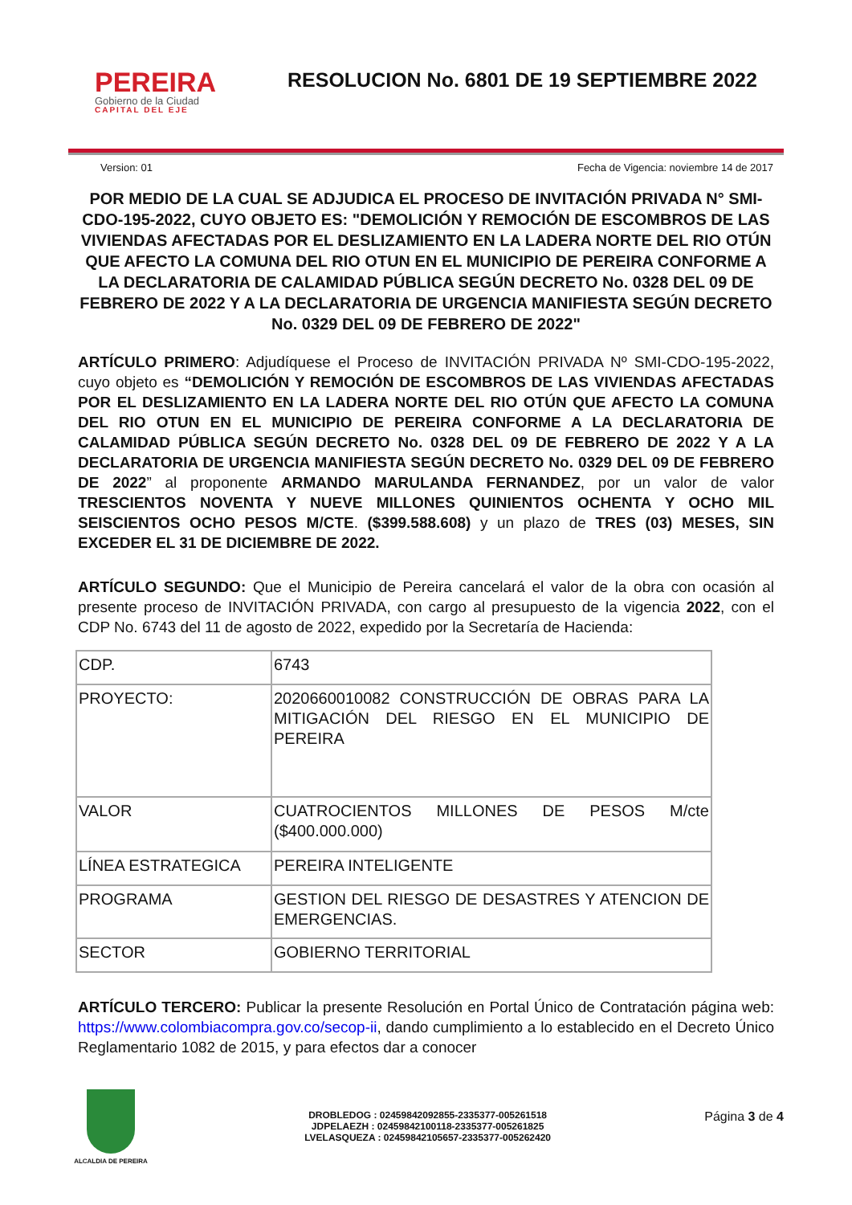PEREIRA
Gobierno de la Ciudad
CAPITAL DEL EJE
RESOLUCION No. 6801 DE 19 SEPTIEMBRE 2022
Version: 01 Fecha de Vigencia: noviembre 14 de 2017
POR MEDIO DE LA CUAL SE ADJUDICA EL PROCESO DE INVITACIÓN PRIVADA N° SMI- CDO-195-2022, CUYO OBJETO ES: "DEMOLICIÓN Y REMOCIÓN DE ESCOMBROS DE LAS VIVIENDAS AFECTADAS POR EL DESLIZAMIENTO EN LA LADERA NORTE DEL RIO OTÚN QUE AFECTO LA COMUNA DEL RIO OTUN EN EL MUNICIPIO DE PEREIRA CONFORME A LA DECLARATORIA DE CALAMIDAD PÚBLICA SEGÚN DECRETO No. 0328 DEL 09 DE FEBRERO DE 2022 Y A LA DECLARATORIA DE URGENCIA MANIFIESTA SEGÚN DECRETO No. 0329 DEL 09 DE FEBRERO DE 2022"
ARTÍCULO PRIMERO: Adjudíquese el Proceso de INVITACIÓN PRIVADA Nº SMI-CDO-195-2022, cuyo objeto es “DEMOLICIÓN Y REMOCIÓN DE ESCOMBROS DE LAS VIVIENDAS AFECTADAS POR EL DESLIZAMIENTO EN LA LADERA NORTE DEL RIO OTÚN QUE AFECTO LA COMUNA DEL RIO OTUN EN EL MUNICIPIO DE PEREIRA CONFORME A LA DECLARATORIA DE CALAMIDAD PÚBLICA SEGÚN DECRETO No. 0328 DEL 09 DE FEBRERO DE 2022 Y A LA DECLARATORIA DE URGENCIA MANIFIESTA SEGÚN DECRETO No. 0329 DEL 09 DE FEBRERO DE 2022” al proponente ARMANDO MARULANDA FERNANDEZ, por un valor de valor TRESCIENTOS NOVENTA Y NUEVE MILLONES QUINIENTOS OCHENTA Y OCHO MIL SEISCIENTOS OCHO PESOS M/CTE. ($399.588.608) y un plazo de TRES (03) MESES, SIN EXCEDER EL 31 DE DICIEMBRE DE 2022.
ARTÍCULO SEGUNDO: Que el Municipio de Pereira cancelará el valor de la obra con ocasión al presente proceso de INVITACIÓN PRIVADA, con cargo al presupuesto de la vigencia 2022, con el CDP No. 6743 del 11 de agosto de 2022, expedido por la Secretaría de Hacienda:
| CDP. | 6743 |
| PROYECTO: | 2020660010082 CONSTRUCCIÓN DE OBRAS PARA LA MITIGACIÓN DEL RIESGO EN EL MUNICIPIO DE PEREIRA |
| VALOR | CUATROCIENTOS MILLONES DE PESOS M/cte ($400.000.000) |
| LÍNEA ESTRATEGICA | PEREIRA INTELIGENTE |
| PROGRAMA | GESTION DEL RIESGO DE DESASTRES Y ATENCION DE EMERGENCIAS. |
| SECTOR | GOBIERNO TERRITORIAL |
ARTÍCULO TERCERO: Publicar la presente Resolución en Portal Único de Contratación página web: https://www.colombiacompra.gov.co/secop-ii, dando cumplimiento a lo establecido en el Decreto Único Reglamentario 1082 de 2015, y para efectos dar a conocer
ALCALDIA DE PEREIRA
DROBLEDOG : 02459842092855-2335377-005261518
JDPELAEZH : 02459842100118-2335377-005261825
LVELASQUEZA : 02459842105657-2335377-005262420
Página 3 de 4